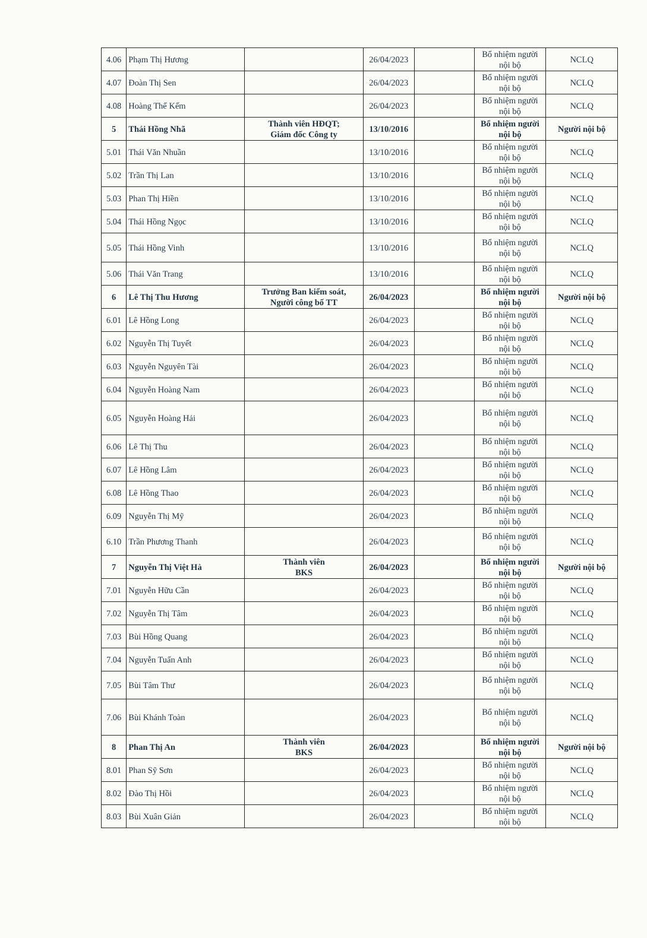| 4.06 | Phạm Thị Hương | | 26/04/2023 | | Bổ nhiệm người nội bộ | NCLQ |
| 4.07 | Đoàn Thị Sen | | 26/04/2023 | | Bổ nhiệm người nội bộ | NCLQ |
| 4.08 | Hoàng Thế Kếm | | 26/04/2023 | | Bổ nhiệm người nội bộ | NCLQ |
| 5 | Thái Hồng Nhã | Thành viên HĐQT; Giám đốc Công ty | 13/10/2016 | | Bổ nhiệm người nội bộ | Người nội bộ |
| 5.01 | Thái Văn Nhuần | | 13/10/2016 | | Bổ nhiệm người nội bộ | NCLQ |
| 5.02 | Trần Thị Lan | | 13/10/2016 | | Bổ nhiệm người nội bộ | NCLQ |
| 5.03 | Phan Thị Hiền | | 13/10/2016 | | Bổ nhiệm người nội bộ | NCLQ |
| 5.04 | Thái Hồng Ngọc | | 13/10/2016 | | Bổ nhiệm người nội bộ | NCLQ |
| 5.05 | Thái Hồng Vinh | | 13/10/2016 | | Bổ nhiệm người nội bộ | NCLQ |
| 5.06 | Thái Văn Trang | | 13/10/2016 | | Bổ nhiệm người nội bộ | NCLQ |
| 6 | Lê Thị Thu Hương | Trưởng Ban kiểm soát, Người công bố TT | 26/04/2023 | | Bổ nhiệm người nội bộ | Người nội bộ |
| 6.01 | Lê Hồng Long | | 26/04/2023 | | Bổ nhiệm người nội bộ | NCLQ |
| 6.02 | Nguyễn Thị Tuyết | | 26/04/2023 | | Bổ nhiệm người nội bộ | NCLQ |
| 6.03 | Nguyễn Nguyên Tài | | 26/04/2023 | | Bổ nhiệm người nội bộ | NCLQ |
| 6.04 | Nguyễn Hoàng Nam | | 26/04/2023 | | Bổ nhiệm người nội bộ | NCLQ |
| 6.05 | Nguyễn Hoàng Hải | | 26/04/2023 | | Bổ nhiệm người nội bộ | NCLQ |
| 6.06 | Lê Thị Thu | | 26/04/2023 | | Bổ nhiệm người nội bộ | NCLQ |
| 6.07 | Lê Hồng Lâm | | 26/04/2023 | | Bổ nhiệm người nội bộ | NCLQ |
| 6.08 | Lê Hồng Thao | | 26/04/2023 | | Bổ nhiệm người nội bộ | NCLQ |
| 6.09 | Nguyễn Thị Mỹ | | 26/04/2023 | | Bổ nhiệm người nội bộ | NCLQ |
| 6.10 | Trần Phương Thanh | | 26/04/2023 | | Bổ nhiệm người nội bộ | NCLQ |
| 7 | Nguyễn Thị Việt Hà | Thành viên BKS | 26/04/2023 | | Bổ nhiệm người nội bộ | Người nội bộ |
| 7.01 | Nguyễn Hữu Cần | | 26/04/2023 | | Bổ nhiệm người nội bộ | NCLQ |
| 7.02 | Nguyễn Thị Tâm | | 26/04/2023 | | Bổ nhiệm người nội bộ | NCLQ |
| 7.03 | Bùi Hồng Quang | | 26/04/2023 | | Bổ nhiệm người nội bộ | NCLQ |
| 7.04 | Nguyễn Tuấn Anh | | 26/04/2023 | | Bổ nhiệm người nội bộ | NCLQ |
| 7.05 | Bùi Tâm Thư | | 26/04/2023 | | Bổ nhiệm người nội bộ | NCLQ |
| 7.06 | Bùi Khánh Toàn | | 26/04/2023 | | Bổ nhiệm người nội bộ | NCLQ |
| 8 | Phan Thị An | Thành viên BKS | 26/04/2023 | | Bổ nhiệm người nội bộ | Người nội bộ |
| 8.01 | Phan Sỹ Sơn | | 26/04/2023 | | Bổ nhiệm người nội bộ | NCLQ |
| 8.02 | Đào Thị Hồi | | 26/04/2023 | | Bổ nhiệm người nội bộ | NCLQ |
| 8.03 | Bùi Xuân Giản | | 26/04/2023 | | Bổ nhiệm người nội bộ | NCLQ |